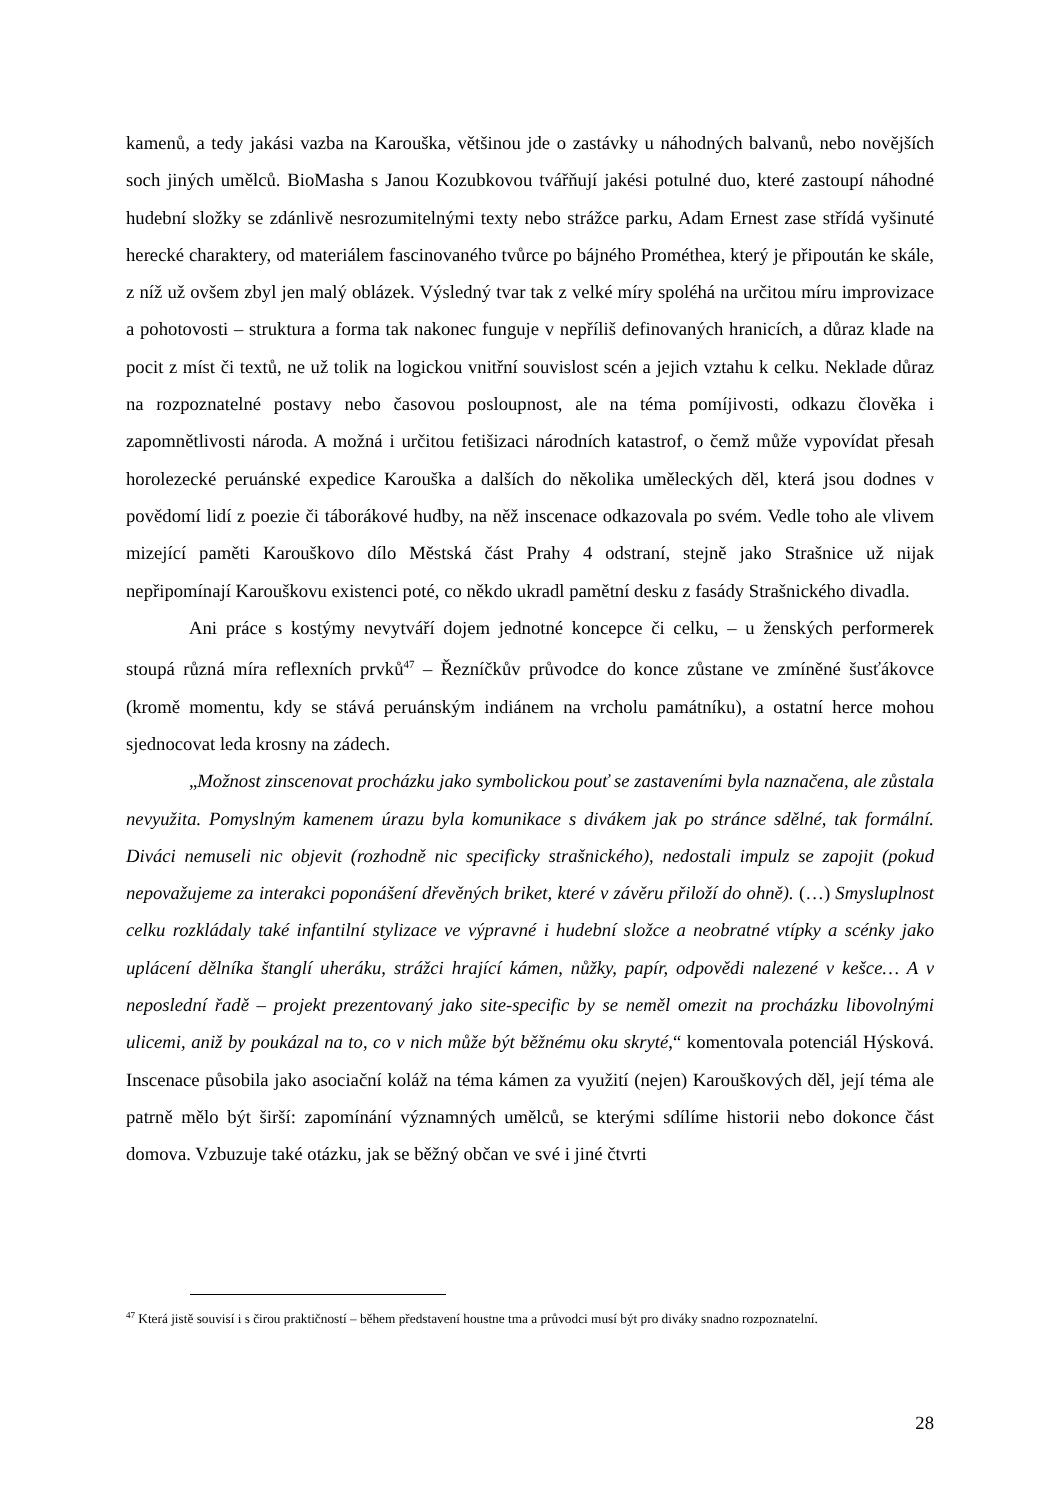kamenů, a tedy jakási vazba na Karouška, většinou jde o zastávky u náhodných balvanů, nebo novějších soch jiných umělců. BioMasha s Janou Kozubkovou tvářňují jakési potulné duo, které zastoupí náhodné hudební složky se zdánlivě nesrozumitelnými texty nebo strážce parku, Adam Ernest zase střídá vyšinuté herecké charaktery, od materiálem fascinovaného tvůrce po bájného Prométhea, který je připoután ke skále, z níž už ovšem zbyl jen malý oblázek. Výsledný tvar tak z velké míry spoléhá na určitou míru improvizace a pohotovosti – struktura a forma tak nakonec funguje v nepříliš definovaných hranicích, a důraz klade na pocit z míst či textů, ne už tolik na logickou vnitřní souvislost scén a jejich vztahu k celku. Neklade důraz na rozpoznatelné postavy nebo časovou posloupnost, ale na téma pomíjivosti, odkazu člověka i zapomnětlivosti národa. A možná i určitou fetišizaci národních katastrof, o čemž může vypovídat přesah horolezecké peruánské expedice Karouška a dalších do několika uměleckých děl, která jsou dodnes v povědomí lidí z poezie či táborákové hudby, na něž inscenace odkazovala po svém. Vedle toho ale vlivem mizející paměti Karouškovo dílo Městská část Prahy 4 odstraní, stejně jako Strašnice už nijak nepřipomínají Karouškovu existenci poté, co někdo ukradl pamětní desku z fasády Strašnického divadla.
Ani práce s kostýmy nevytváří dojem jednotné koncepce či celku, – u ženských performerek stoupá různá míra reflexních prvků<sup>47</sup> – Řezníčkův průvodce do konce zůstane ve zmíněné šusťákovce (kromě momentu, kdy se stává peruánským indiánem na vrcholu památníku), a ostatní herce mohou sjednocovat leda krosny na zádech.
„Možnost zinscenovat procházku jako symbolickou pouť se zastaveními byla naznačena, ale zůstala nevyužita. Pomyslným kamenem úrazu byla komunikace s divákem jak po stránce sdělné, tak formální. Diváci nemuseli nic objevit (rozhodně nic specificky strašnického), nedostali impulz se zapojit (pokud nepovažujeme za interakci poponášení dřevěných briket, které v závěru přiloží do ohně). (…) Smysluplnost celku rozkládaly také infantilní stylizace ve výpravné i hudební složce a neobratné vtípky a scénky jako uplácení dělníka štanglí uheráku, strážci hrající kámen, nůžky, papír, odpovědi nalezené v kešce… A v neposlední řadě – projekt prezentovaný jako site-specific by se neměl omezit na procházku libovolnými ulicemi, aniž by poukázal na to, co v nich může být běžnému oku skryté,“ komentovala potenciál Hýsková. Inscenace působila jako asociační koláž na téma kámen za využití (nejen) Karouškových děl, její téma ale patrně mělo být širší: zapomínání významných umělců, se kterými sdílíme historii nebo dokonce část domova. Vzbuzuje také otázku, jak se běžný občan ve své i jiné čtvrti
<sup>47</sup> Která jistě souvisí i s čirou praktičností – během představení houstne tma a průvodci musí být pro diváky snadno rozpoznatelní.
28